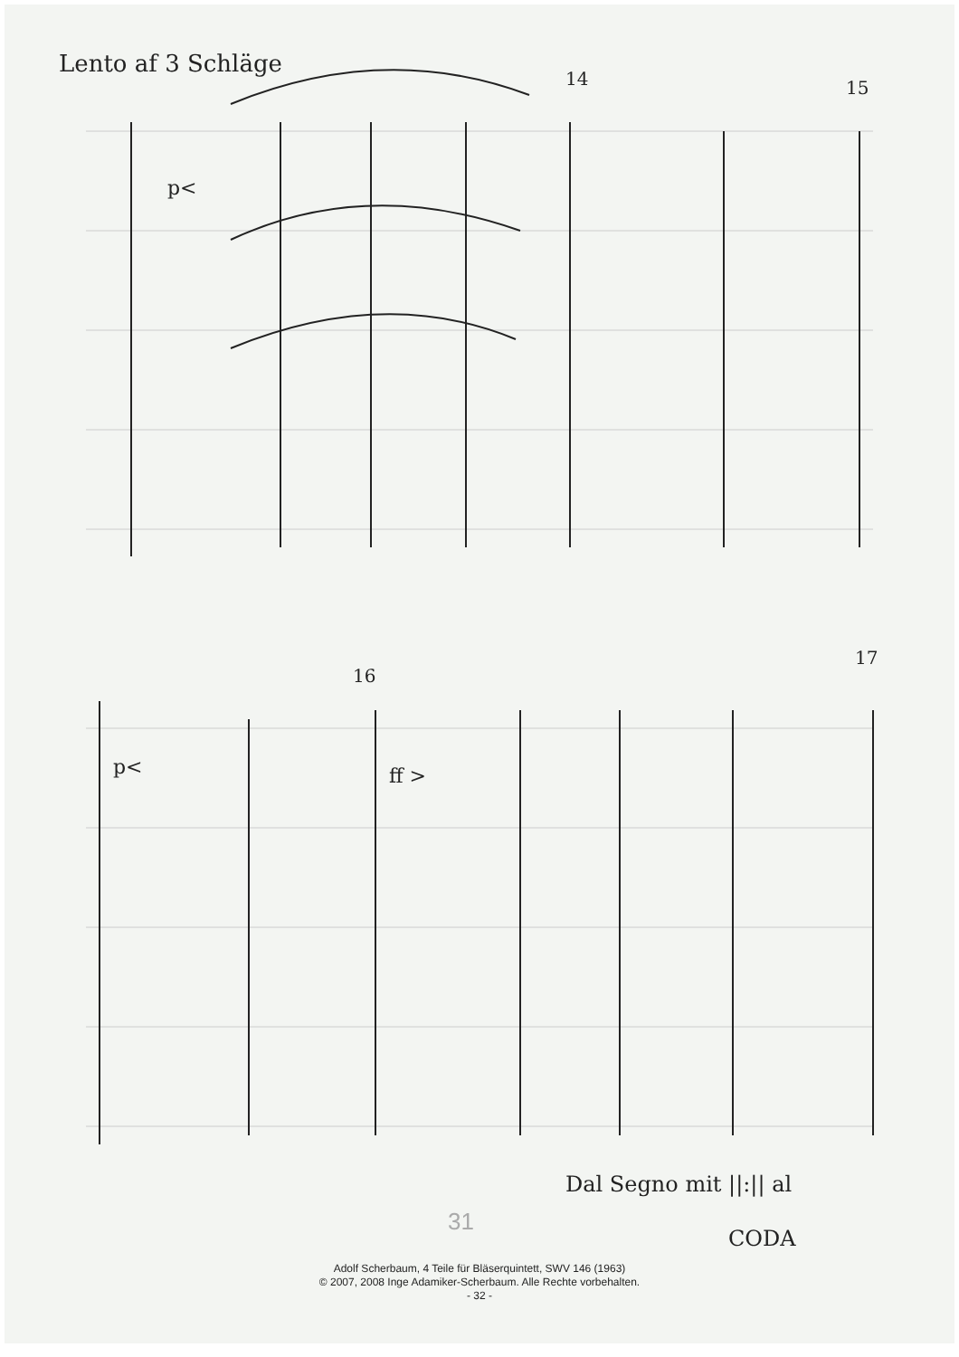Lento af 3 Schläge
14 15
16
17
p<
p< ff >
Dal Segno mit ||:|| al
CODA
31
Adolf Scherbaum, 4 Teile für Bläserquintett, SWV 146 (1963)
© 2007, 2008 Inge Adamiker-Scherbaum. Alle Rechte vorbehalten.
- 32 -